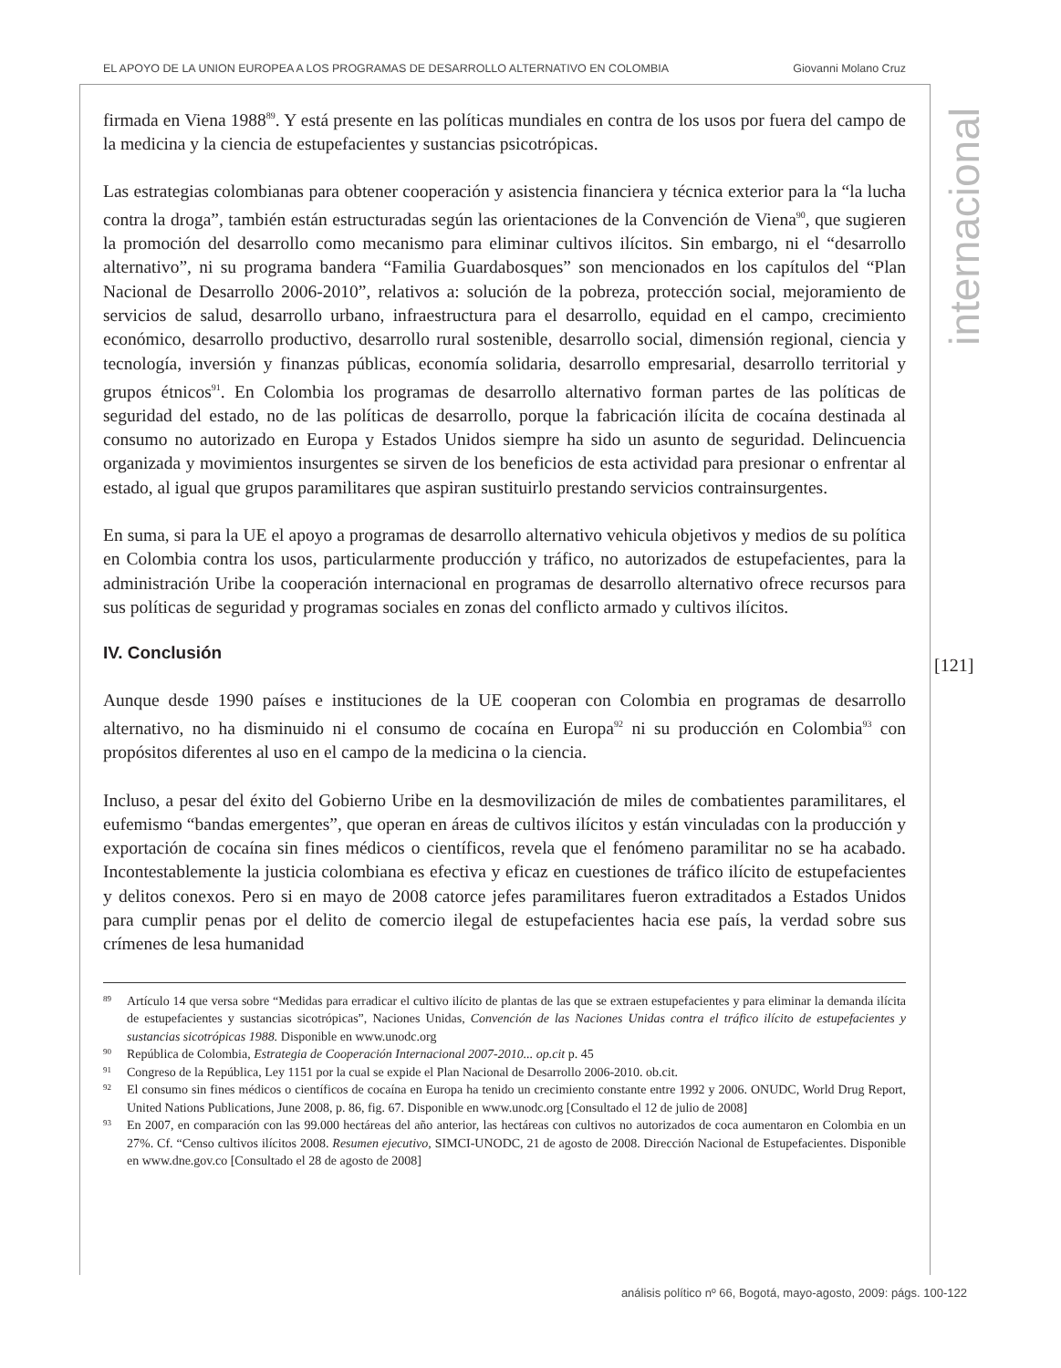EL APOYO DE LA UNION EUROPEA A LOS PROGRAMAS DE DESARROLLO ALTERNATIVO EN COLOMBIA Giovanni Molano Cruz
firmada en Viena 1988<sup>89</sup>. Y está presente en las políticas mundiales en contra de los usos por fuera del campo de la medicina y la ciencia de estupefacientes y sustancias psicotrópicas.
Las estrategias colombianas para obtener cooperación y asistencia financiera y técnica exterior para la “la lucha contra la droga”, también están estructuradas según las orientaciones de la Convención de Viena<sup>90</sup>, que sugieren la promoción del desarrollo como mecanismo para eliminar cultivos ilícitos. Sin embargo, ni el “desarrollo alternativo”, ni su programa bandera “Familia Guardabosques” son mencionados en los capítulos del “Plan Nacional de Desarrollo 2006-2010”, relativos a: solución de la pobreza, protección social, mejoramiento de servicios de salud, desarrollo urbano, infraestructura para el desarrollo, equidad en el campo, crecimiento económico, desarrollo productivo, desarrollo rural sostenible, desarrollo social, dimensión regional, ciencia y tecnología, inversión y finanzas públicas, economía solidaria, desarrollo empresarial, desarrollo territorial y grupos étnicos<sup>91</sup>. En Colombia los programas de desarrollo alternativo forman partes de las políticas de seguridad del estado, no de las políticas de desarrollo, porque la fabricación ilícita de cocaína destinada al consumo no autorizado en Europa y Estados Unidos siempre ha sido un asunto de seguridad. Delincuencia organizada y movimientos insurgentes se sirven de los beneficios de esta actividad para presionar o enfrentar al estado, al igual que grupos paramilitares que aspiran sustituirlo prestando servicios contrainsurgentes.
En suma, si para la UE el apoyo a programas de desarrollo alternativo vehicula objetivos y medios de su política en Colombia contra los usos, particularmente producción y tráfico, no autorizados de estupefacientes, para la administración Uribe la cooperación internacional en programas de desarrollo alternativo ofrece recursos para sus políticas de seguridad y programas sociales en zonas del conflicto armado y cultivos ilícitos.
IV. Conclusión
Aunque desde 1990 países e instituciones de la UE cooperan con Colombia en programas de desarrollo alternativo, no ha disminuido ni el consumo de cocaína en Europa<sup>92</sup> ni su producción en Colombia<sup>93</sup> con propósitos diferentes al uso en el campo de la medicina o la ciencia.
Incluso, a pesar del éxito del Gobierno Uribe en la desmovilización de miles de combatientes paramilitares, el eufemismo “bandas emergentes”, que operan en áreas de cultivos ilícitos y están vinculadas con la producción y exportación de cocaína sin fines médicos o científicos, revela que el fenómeno paramilitar no se ha acabado. Incontestablemente la justicia colombiana es efectiva y eficaz en cuestiones de tráfico ilícito de estupefacientes y delitos conexos. Pero si en mayo de 2008 catorce jefes paramilitares fueron extraditados a Estados Unidos para cumplir penas por el delito de comercio ilegal de estupefacientes hacia ese país, la verdad sobre sus crímenes de lesa humanidad
89 Artículo 14 que versa sobre “Medidas para erradicar el cultivo ilícito de plantas de las que se extraen estupefacientes y para eliminar la demanda ilícita de estupefacientes y sustancias sicotrópicas”, Naciones Unidas, Convención de las Naciones Unidas contra el tráfico ilícito de estupefacientes y sustancias sicotrópicas 1988. Disponible en www.unodc.org
90 República de Colombia, Estrategia de Cooperación Internacional 2007-2010... op.cit p. 45
91 Congreso de la República, Ley 1151 por la cual se expide el Plan Nacional de Desarrollo 2006-2010. ob.cit.
92 El consumo sin fines médicos o científicos de cocaína en Europa ha tenido un crecimiento constante entre 1992 y 2006. ONUDC, World Drug Report, United Nations Publications, June 2008, p. 86, fig. 67. Disponible en www.unodc.org [Consultado el 12 de julio de 2008]
93 En 2007, en comparación con las 99.000 hectáreas del año anterior, las hectáreas con cultivos no autorizados de coca aumentaron en Colombia en un 27%. Cf. “Censo cultivos ilícitos 2008. Resumen ejecutivo, SIMCI-UNODC, 21 de agosto de 2008. Dirección Nacional de Estupefacientes. Disponible en www.dne.gov.co [Consultado el 28 de agosto de 2008]
internacional
[121]
análisis político nº 66, Bogotá, mayo-agosto, 2009: págs. 100-122